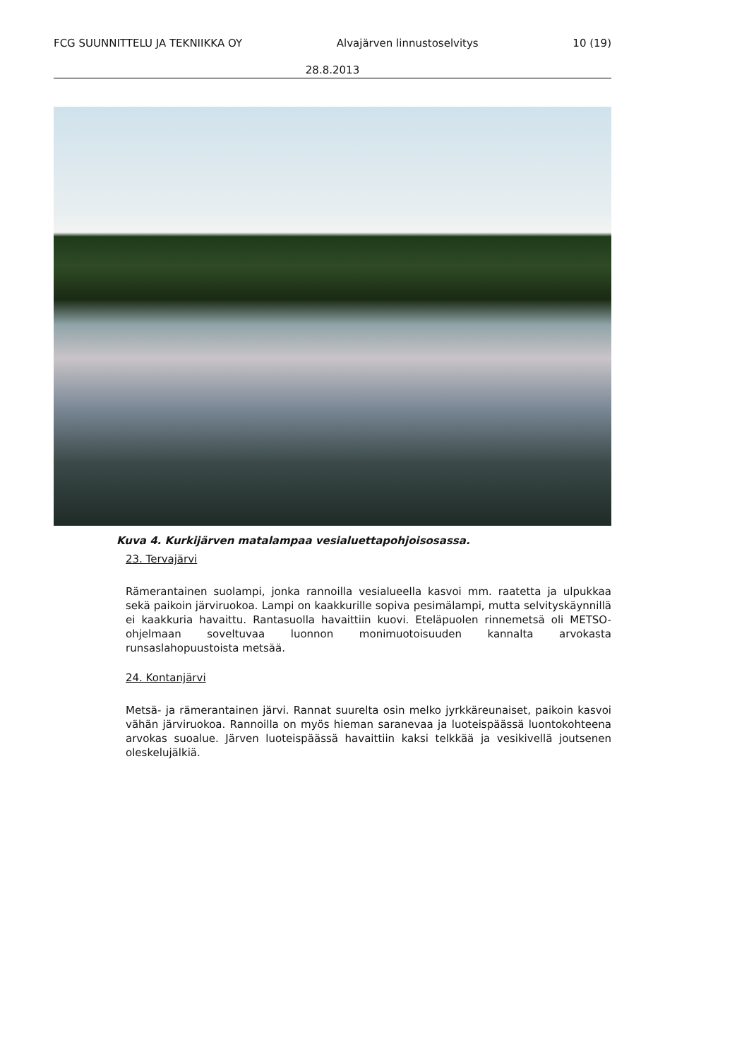FCG SUUNNITTELU JA TEKNIIKKA OY Alvajärven linnustoselvitys 10 (19)
28.8.2013
Kuva 4. Kurkijärven matalampaa vesialuettapohjoisosassa.
23. Tervajärvi
Rämerantainen suolampi, jonka rannoilla vesialueella kasvoi mm. raatetta ja ulpukkaa sekä paikoin järviruokoa. Lampi on kaakkurille sopiva pesimälampi, mutta selvityskäynnillä ei kaakkuria havaittu. Rantasuolla havaittiin kuovi. Eteläpuolen rinnemetsä oli METSO-ohjelmaan soveltuvaa luonnon monimuotoisuuden kannalta arvokasta runsaslahopuustoista metsää.
24. Kontanjärvi
Metsä- ja rämerantainen järvi. Rannat suurelta osin melko jyrkkäreunaiset, paikoin kasvoi vähän järviruokoa. Rannoilla on myös hieman saranevaa ja luoteispäässä luontokohteena arvokas suoalue. Järven luoteispäässä havaittiin kaksi telkkää ja vesikivellä joutsenen oleskelujälkiä.